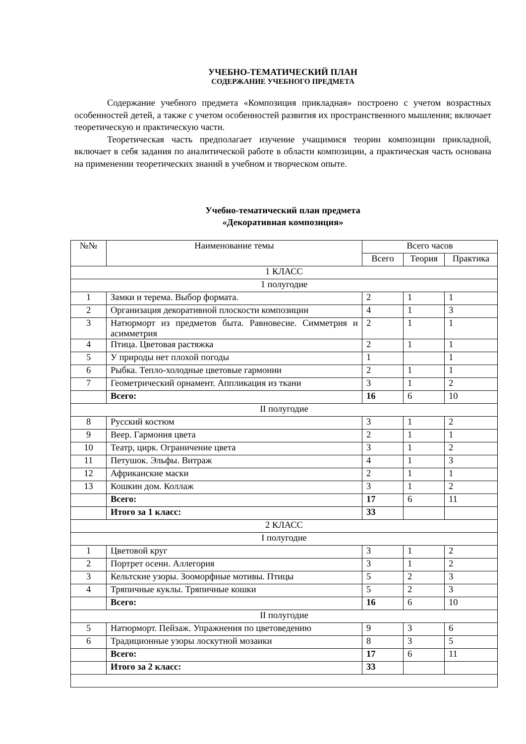УЧЕБНО-ТЕМАТИЧЕСКИЙ ПЛАН
СОДЕРЖАНИЕ УЧЕБНОГО ПРЕДМЕТА
Содержание учебного предмета «Композиция прикладная» построено с учетом возрастных особенностей детей, а также с учетом особенностей развития их пространственного мышления; включает теоретическую и практическую части.
Теоретическая часть предполагает изучение учащимися теории композиции прикладной, включает в себя задания по аналитической работе в области композиции, а практическая часть основана на применении теоретических знаний в учебном и творческом опыте.
Учебно-тематический план предмета
«Декоративная композиция»
| №№ | Наименование темы | Всего часов | | |
| --- | --- | --- | --- | --- |
| | | Всего | Теория | Практика |
| 1 КЛАСС | | | | |
| 1 полугодие | | | | |
| 1 | Замки и терема. Выбор формата. | 2 | 1 | 1 |
| 2 | Организация декоративной плоскости композиции | 4 | 1 | 3 |
| 3 | Натюрморт из предметов быта. Равновесие. Симметрия и асимметрия | 2 | 1 | 1 |
| 4 | Птица. Цветовая растяжка | 2 | 1 | 1 |
| 5 | У природы нет плохой погоды | 1 | | 1 |
| 6 | Рыбка. Тепло-холодные цветовые гармонии | 2 | 1 | 1 |
| 7 | Геометрический орнамент. Аппликация из ткани | 3 | 1 | 2 |
| | Всего: | 16 | 6 | 10 |
| II полугодие | | | | |
| 8 | Русский костюм | 3 | 1 | 2 |
| 9 | Веер. Гармония цвета | 2 | 1 | 1 |
| 10 | Театр, цирк. Ограничение цвета | 3 | 1 | 2 |
| 11 | Петушок. Эльфы. Витраж | 4 | 1 | 3 |
| 12 | Африканские маски | 2 | 1 | 1 |
| 13 | Кошкин дом. Коллаж | 3 | 1 | 2 |
| | Всего: | 17 | 6 | 11 |
| | Итого за 1 класс: | 33 | | |
| 2 КЛАСС | | | | |
| I полугодие | | | | |
| 1 | Цветовой круг | 3 | 1 | 2 |
| 2 | Портрет осени. Аллегория | 3 | 1 | 2 |
| 3 | Кельтские узоры. Зооморфные мотивы. Птицы | 5 | 2 | 3 |
| 4 | Тряпичные куклы. Тряпичные кошки | 5 | 2 | 3 |
| | Всего: | 16 | 6 | 10 |
| II полугодие | | | | |
| 5 | Натюрморт. Пейзаж. Упражнения по цветоведению | 9 | 3 | 6 |
| 6 | Традиционные узоры лоскутной мозаики | 8 | 3 | 5 |
| | Всего: | 17 | 6 | 11 |
| | Итого за 2 класс: | 33 | | |